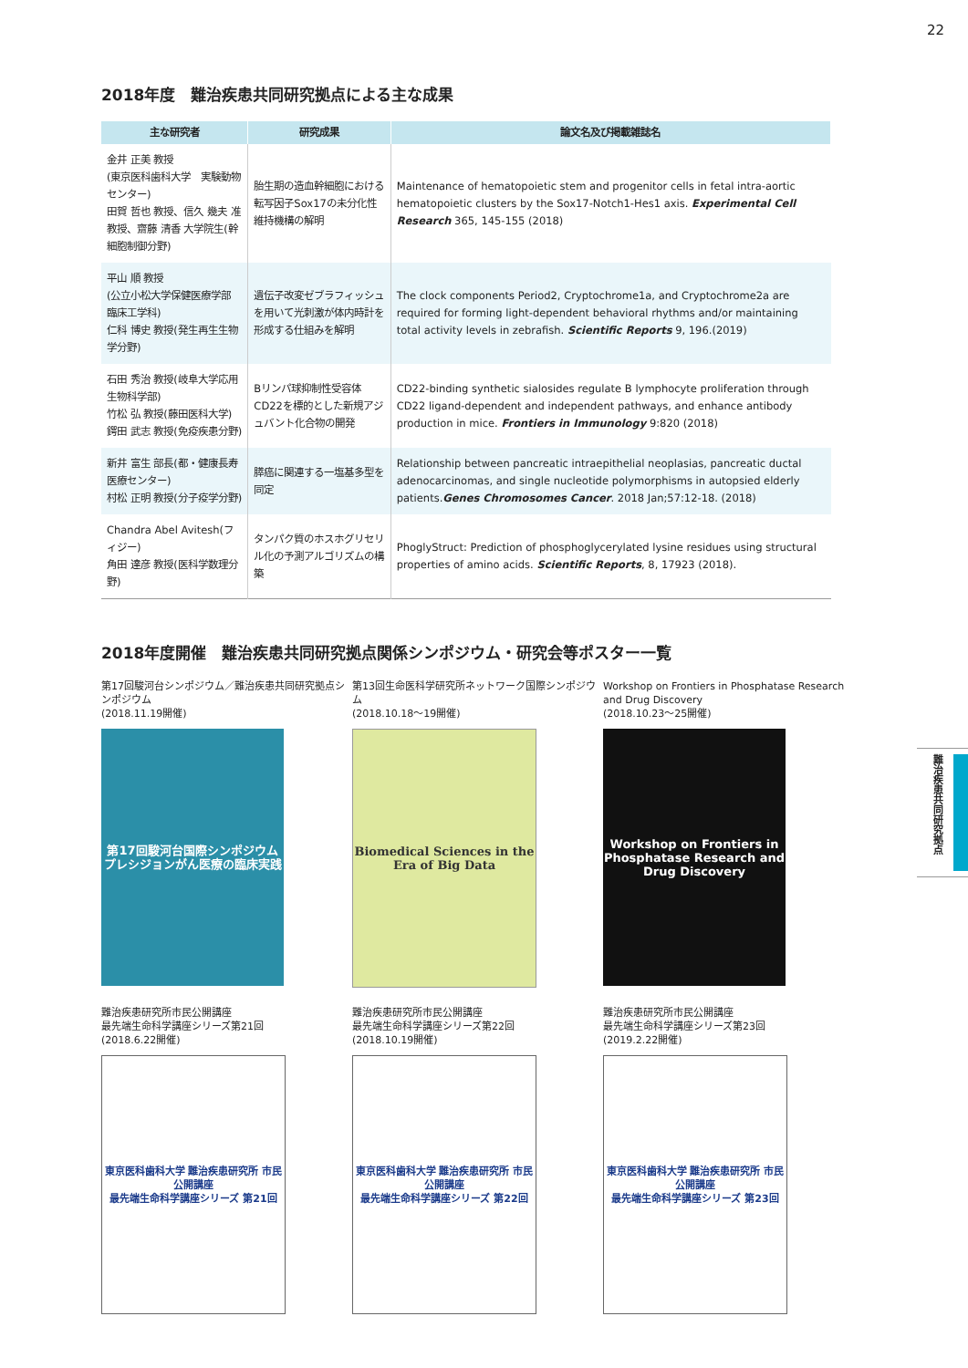22
難治疾患共同研究拠点
2018年度　難治疾患共同研究拠点による主な成果
| 主な研究者 | 研究成果 | 論文名及び掲載雑誌名 |
| --- | --- | --- |
| 金井 正美 教授 (東京医科歯科大学 実験動物センター) 田賀 哲也 教授、信久 幾夫 准教授、齋藤 清香 大学院生(幹細胞制御分野) | 胎生期の造血幹細胞における転写因子Sox17の未分化性維持機構の解明 | Maintenance of hematopoietic stem and progenitor cells in fetal intra-aortic hematopoietic clusters by the Sox17-Notch1-Hes1 axis. Experimental Cell Research 365, 145-155 (2018) |
| 平山 順 教授 (公立小松大学保健医療学部 臨床工学科) 仁科 博史 教授(発生再生生物学分野) | 遺伝子改変ゼブラフィッシュを用いて光刺激が体内時計を形成する仕組みを解明 | The clock components Period2, Cryptochrome1a, and Cryptochrome2a are required for forming light-dependent behavioral rhythms and/or maintaining total activity levels in zebrafish. Scientific Reports 9, 196.(2019) |
| 石田 秀治 教授(岐阜大学応用生物科学部) 竹松 弘 教授(藤田医科大学) 鍔田 武志 教授(免疫疾患分野) | Bリンパ球抑制性受容体CD22を標的とした新規アジュバント化合物の開発 | CD22-binding synthetic sialosides regulate B lymphocyte proliferation through CD22 ligand-dependent and independent pathways, and enhance antibody production in mice. Frontiers in Immunology 9:820 (2018) |
| 新井 富生 部長(都・健康長寿医療センター) 村松 正明 教授(分子疫学分野) | 膵癌に関連する一塩基多型を同定 | Relationship between pancreatic intraepithelial neoplasias, pancreatic ductal adenocarcinomas, and single nucleotide polymorphisms in autopsied elderly patients. Genes Chromosomes Cancer . 2018 Jan;57:12-18. (2018) |
| Chandra Abel Avitesh(フィジー) 角田 達彦 教授(医科学数理分野) | タンパク質のホスホグリセリル化の予測アルゴリズムの構築 | PhoglyStruct: Prediction of phosphoglycerylated lysine residues using structural properties of amino acids. Scientific Reports , 8, 17923 (2018). |
2018年度開催　難治疾患共同研究拠点関係シンポジウム・研究会等ポスター一覧
第17回駿河台シンポジウム／難治疾患共同研究拠点シンポジウム
(2018.11.19開催)
第17回駿河台国際シンポジウム
プレシジョンがん医療の臨床実践
第13回生命医科学研究所ネットワーク国際シンポジウム
(2018.10.18～19開催)
Biomedical Sciences in the Era of Big Data
Workshop on Frontiers in Phosphatase Research and Drug Discovery
(2018.10.23～25開催)
Workshop on Frontiers in Phosphatase Research and Drug Discovery
難治疾患研究所市民公開講座
最先端生命科学講座シリーズ第21回
(2018.6.22開催)
東京医科歯科大学 難治疾患研究所 市民公開講座
最先端生命科学講座シリーズ 第21回
難治疾患研究所市民公開講座
最先端生命科学講座シリーズ第22回
(2018.10.19開催)
東京医科歯科大学 難治疾患研究所 市民公開講座
最先端生命科学講座シリーズ 第22回
難治疾患研究所市民公開講座
最先端生命科学講座シリーズ第23回
(2019.2.22開催)
東京医科歯科大学 難治疾患研究所 市民公開講座
最先端生命科学講座シリーズ 第23回